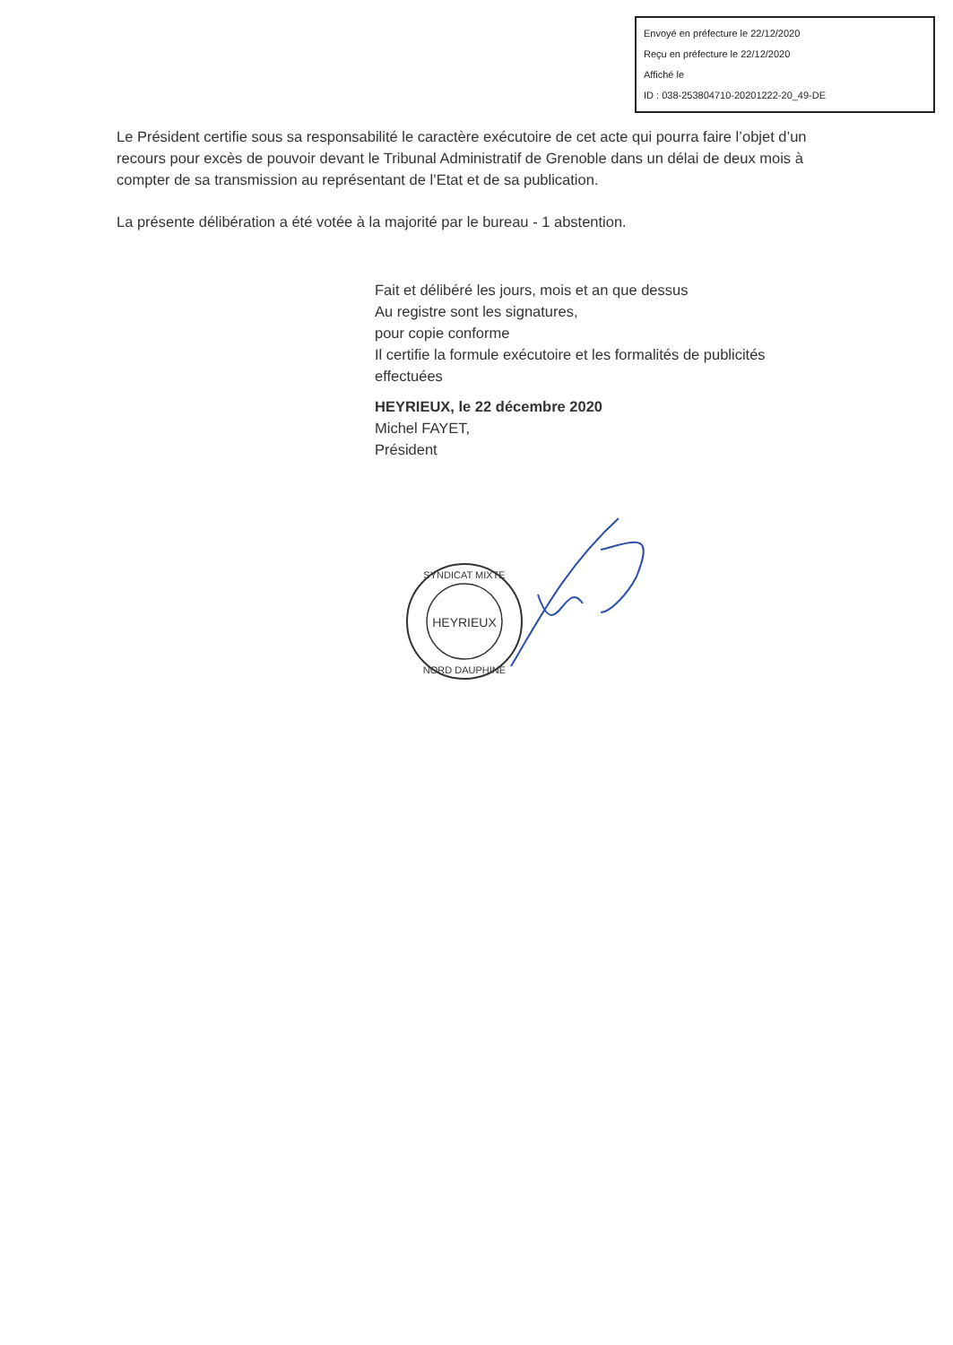Envoyé en préfecture le 22/12/2020
Reçu en préfecture le 22/12/2020
Affiché le
ID : 038-253804710-20201222-20_49-DE
Le Président certifie sous sa responsabilité le caractère exécutoire de cet acte qui pourra faire l’objet d’un recours pour excès de pouvoir devant le Tribunal Administratif de Grenoble dans un délai de deux mois à compter de sa transmission au représentant de l’Etat et de sa publication.
La présente délibération a été votée à la majorité par le bureau - 1 abstention.
Fait et délibéré les jours, mois et an que dessus
Au registre sont les signatures,
pour copie conforme
Il certifie la formule exécutoire et les formalités de publicités effectuées
HEYRIEUX, le 22 décembre 2020
Michel FAYET,
Président
HEYRIEUX
SYNDICAT MIXTE
NORD DAUPHINE